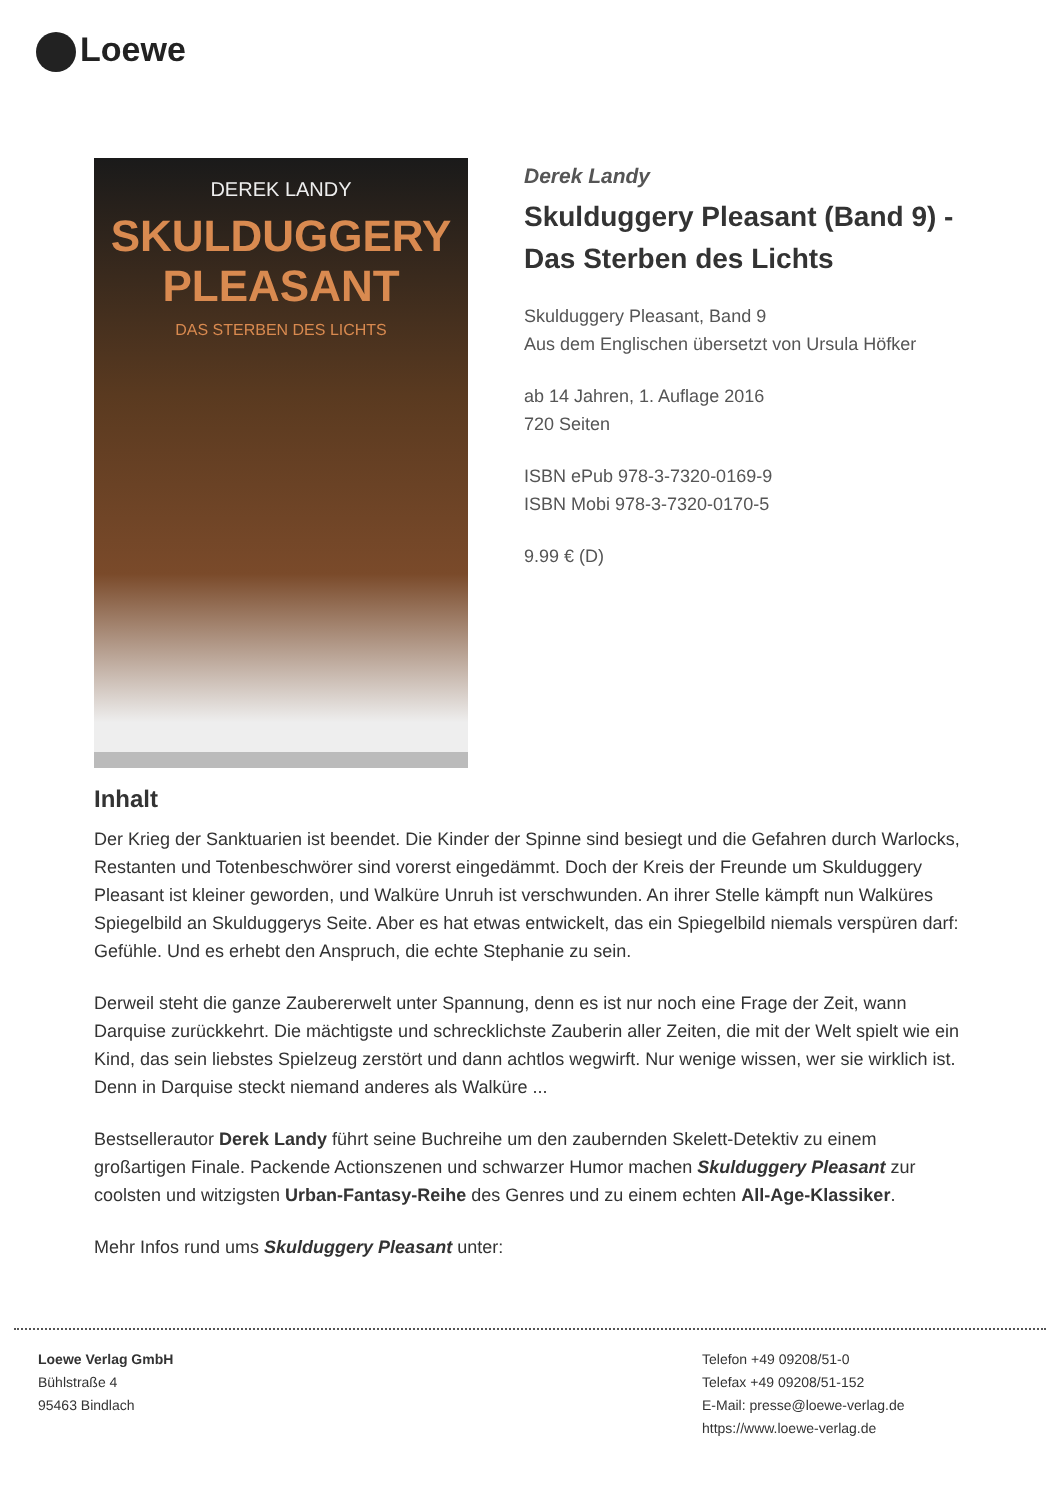Loewe
DEREK LANDY
SKULDUGGERY
PLEASANT
DAS STERBEN DES LICHTS
Derek Landy
Skulduggery Pleasant (Band 9) - Das Sterben des Lichts
Skulduggery Pleasant, Band 9
Aus dem Englischen übersetzt von Ursula Höfker
ab 14 Jahren, 1. Auflage 2016
720 Seiten
ISBN ePub 978-3-7320-0169-9
ISBN Mobi 978-3-7320-0170-5
9.99 € (D)
Inhalt
Der Krieg der Sanktuarien ist beendet. Die Kinder der Spinne sind besiegt und die Gefahren durch Warlocks, Restanten und Totenbeschwörer sind vorerst eingedämmt. Doch der Kreis der Freunde um Skulduggery Pleasant ist kleiner geworden, und Walküre Unruh ist verschwunden. An ihrer Stelle kämpft nun Walküres Spiegelbild an Skulduggerys Seite. Aber es hat etwas entwickelt, das ein Spiegelbild niemals verspüren darf: Gefühle. Und es erhebt den Anspruch, die echte Stephanie zu sein.
Derweil steht die ganze Zaubererwelt unter Spannung, denn es ist nur noch eine Frage der Zeit, wann Darquise zurückkehrt. Die mächtigste und schrecklichste Zauberin aller Zeiten, die mit der Welt spielt wie ein Kind, das sein liebstes Spielzeug zerstört und dann achtlos wegwirft. Nur wenige wissen, wer sie wirklich ist. Denn in Darquise steckt niemand anderes als Walküre ...
Bestsellerautor Derek Landy führt seine Buchreihe um den zaubernden Skelett-Detektiv zu einem großartigen Finale. Packende Actionszenen und schwarzer Humor machen Skulduggery Pleasant zur coolsten und witzigsten Urban-Fantasy-Reihe des Genres und zu einem echten All-Age-Klassiker.
Mehr Infos rund ums Skulduggery Pleasant unter:
Loewe Verlag GmbH
Bühlstraße 4
95463 Bindlach
Telefon +49 09208/51-0
Telefax +49 09208/51-152
E-Mail: presse@loewe-verlag.de
https://www.loewe-verlag.de